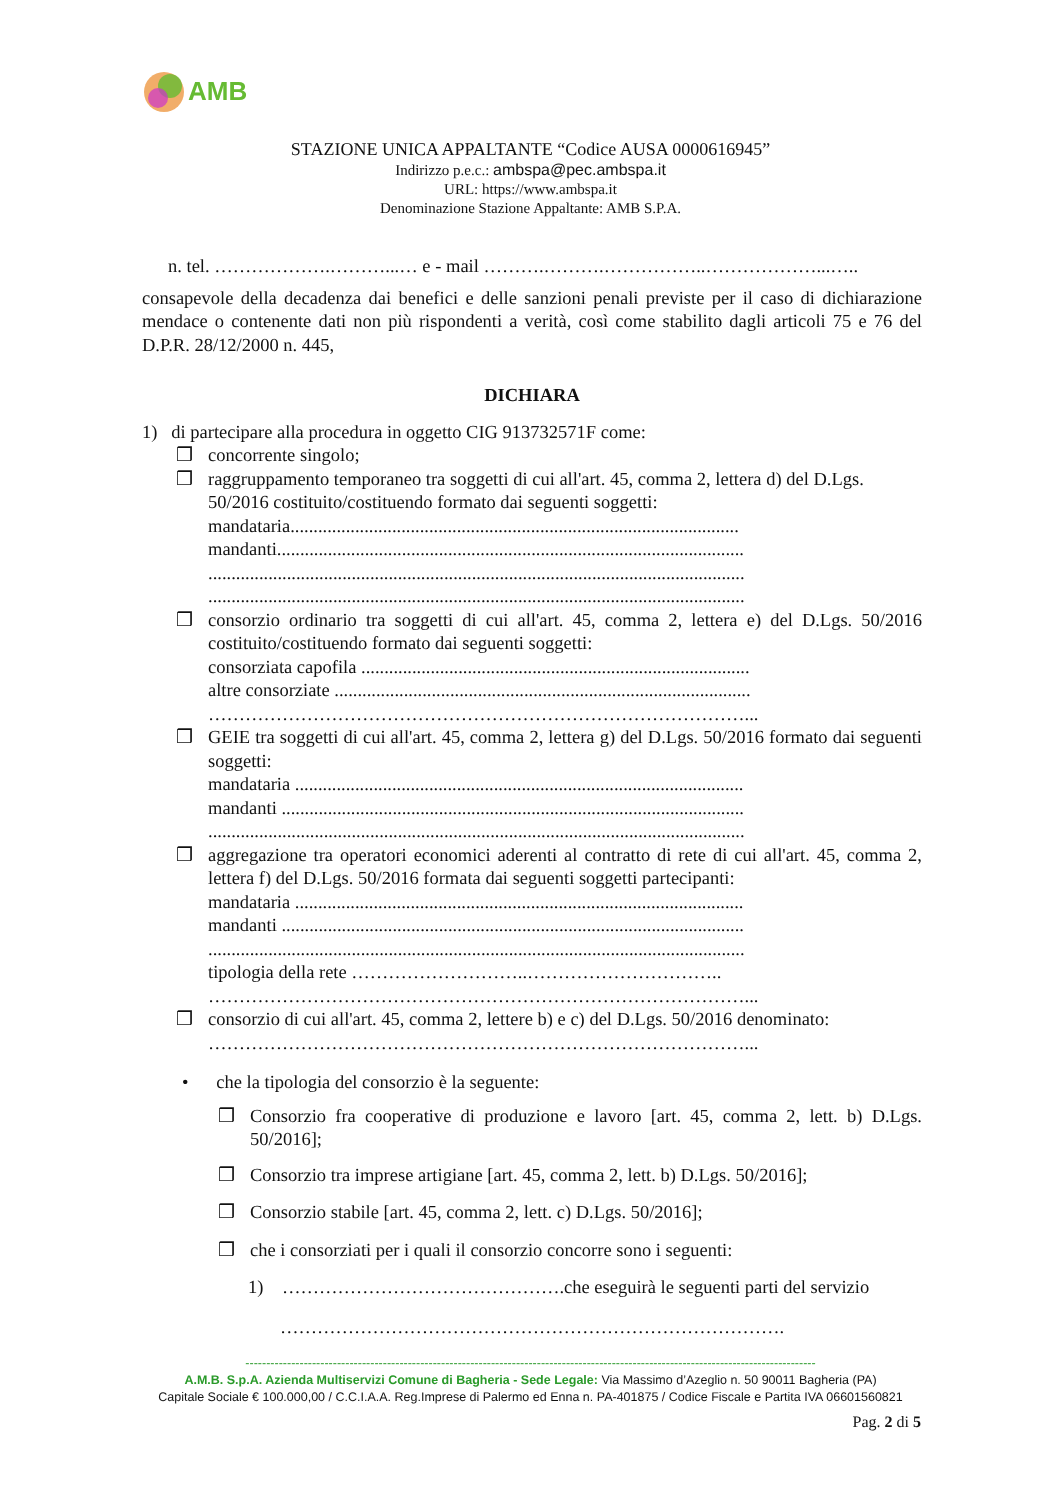AMB
STAZIONE UNICA APPALTANTE “Codice AUSA 0000616945”
Indirizzo p.e.c.: ambspa@pec.ambspa.it
URL: https://www.ambspa.it
Denominazione Stazione Appaltante: AMB S.P.A.
n. tel. ……………….………...… e - mail ……….……….……………..………………...…..
consapevole della decadenza dai benefici e delle sanzioni penali previste per il caso di dichiarazione mendace o contenente dati non più rispondenti a verità, così come stabilito dagli articoli 75 e 76 del D.P.R. 28/12/2000 n. 445,
DICHIARA
1) di partecipare alla procedura in oggetto CIG 913732571F come:
❒ concorrente singolo;
❒ raggruppamento temporaneo tra soggetti di cui all'art. 45, comma 2, lettera d) del D.Lgs. 50/2016 costituito/costituendo formato dai seguenti soggetti:
mandataria.................................................................................................
mandanti.....................................................................................................
....................................................................................................................
....................................................................................................................
❒ consorzio ordinario tra soggetti di cui all'art. 45, comma 2, lettera e) del D.Lgs. 50/2016 costituito/costituendo formato dai seguenti soggetti:
consorziata capofila ....................................................................................
altre consorziate ..........................................................................................
……………………………………………………………………………...
❒ GEIE tra soggetti di cui all'art. 45, comma 2, lettera g) del D.Lgs. 50/2016 formato dai seguenti soggetti:
mandataria .................................................................................................
mandanti ....................................................................................................
....................................................................................................................
❒ aggregazione tra operatori economici aderenti al contratto di rete di cui all'art. 45, comma 2, lettera f) del D.Lgs. 50/2016 formata dai seguenti soggetti partecipanti:
mandataria .................................................................................................
mandanti ....................................................................................................
....................................................................................................................
tipologia della rete ………………………..…………………………..
……………………………………………………………………………...
❒ consorzio di cui all'art. 45, comma 2, lettere b) e c) del D.Lgs. 50/2016 denominato:
……………………………………………………………………………...
• che la tipologia del consorzio è la seguente:
❒ Consorzio fra cooperative di produzione e lavoro [art. 45, comma 2, lett. b) D.Lgs. 50/2016];
❒ Consorzio tra imprese artigiane [art. 45, comma 2, lett. b) D.Lgs. 50/2016];
❒ Consorzio stabile [art. 45, comma 2, lett. c) D.Lgs. 50/2016];
❒ che i consorziati per i quali il consorzio concorre sono i seguenti:
1) ……………………………………….che eseguirà le seguenti parti del servizio
……………………………………………………………………….
-----------------------------------------------------------------------------------------------------------------------------------------
A.M.B. S.p.A. Azienda Multiservizi Comune di Bagheria - Sede Legale: Via Massimo d’Azeglio n. 50 90011 Bagheria (PA)
Capitale Sociale € 100.000,00 / C.C.I.A.A. Reg.Imprese di Palermo ed Enna n. PA-401875 / Codice Fiscale e Partita IVA 06601560821
Pag. 2 di 5